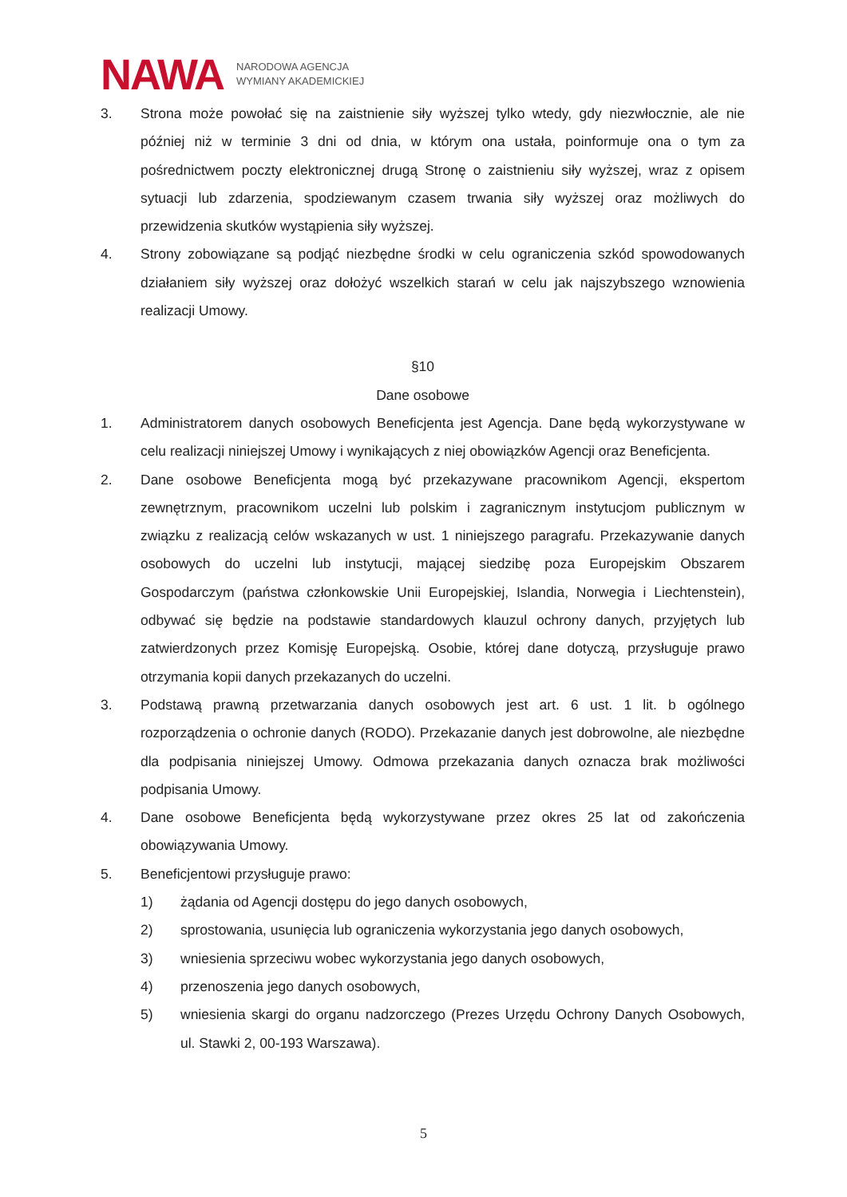NAWA
NARODOWA AGENCJA
WYMIANY AKADEMICKIEJ
3. Strona może powołać się na zaistnienie siły wyższej tylko wtedy, gdy niezwłocznie, ale nie później niż w terminie 3 dni od dnia, w którym ona ustała, poinformuje ona o tym za pośrednictwem poczty elektronicznej drugą Stronę o zaistnieniu siły wyższej, wraz z opisem sytuacji lub zdarzenia, spodziewanym czasem trwania siły wyższej oraz możliwych do przewidzenia skutków wystąpienia siły wyższej.
4. Strony zobowiązane są podjąć niezbędne środki w celu ograniczenia szkód spowodowanych działaniem siły wyższej oraz dołożyć wszelkich starań w celu jak najszybszego wznowienia realizacji Umowy.
§10
Dane osobowe
1. Administratorem danych osobowych Beneficjenta jest Agencja. Dane będą wykorzystywane w celu realizacji niniejszej Umowy i wynikających z niej obowiązków Agencji oraz Beneficjenta.
2. Dane osobowe Beneficjenta mogą być przekazywane pracownikom Agencji, ekspertom zewnętrznym, pracownikom uczelni lub polskim i zagranicznym instytucjom publicznym w związku z realizacją celów wskazanych w ust. 1 niniejszego paragrafu. Przekazywanie danych osobowych do uczelni lub instytucji, mającej siedzibę poza Europejskim Obszarem Gospodarczym (państwa członkowskie Unii Europejskiej, Islandia, Norwegia i Liechtenstein), odbywać się będzie na podstawie standardowych klauzul ochrony danych, przyjętych lub zatwierdzonych przez Komisję Europejską. Osobie, której dane dotyczą, przysługuje prawo otrzymania kopii danych przekazanych do uczelni.
3. Podstawą prawną przetwarzania danych osobowych jest art. 6 ust. 1 lit. b ogólnego rozporządzenia o ochronie danych (RODO). Przekazanie danych jest dobrowolne, ale niezbędne dla podpisania niniejszej Umowy. Odmowa przekazania danych oznacza brak możliwości podpisania Umowy.
4. Dane osobowe Beneficjenta będą wykorzystywane przez okres 25 lat od zakończenia obowiązywania Umowy.
5. Beneficjentowi przysługuje prawo:
1) żądania od Agencji dostępu do jego danych osobowych,
2) sprostowania, usunięcia lub ograniczenia wykorzystania jego danych osobowych,
3) wniesienia sprzeciwu wobec wykorzystania jego danych osobowych,
4) przenoszenia jego danych osobowych,
5) wniesienia skargi do organu nadzorczego (Prezes Urzędu Ochrony Danych Osobowych, ul. Stawki 2, 00-193 Warszawa).
5